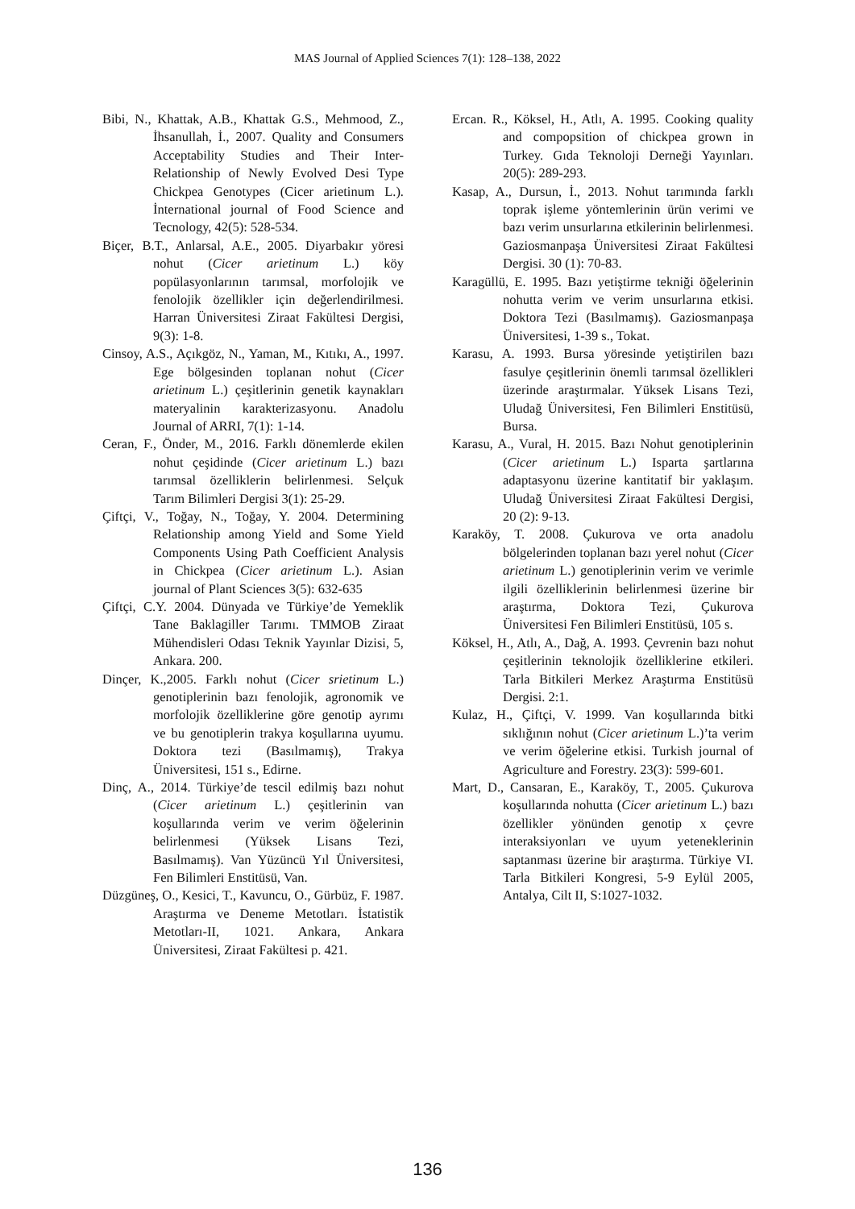MAS Journal of Applied Sciences 7(1): 128–138, 2022
Bibi, N., Khattak, A.B., Khattak G.S., Mehmood, Z., İhsanullah, İ., 2007. Quality and Consumers Acceptability Studies and Their Inter-Relationship of Newly Evolved Desi Type Chickpea Genotypes (Cicer arietinum L.). İnternational journal of Food Science and Tecnology, 42(5): 528-534.
Biçer, B.T., Anlarsal, A.E., 2005. Diyarbakır yöresi nohut (Cicer arietinum L.) köy popülasyonlarının tarımsal, morfolojik ve fenolojik özellikler için değerlendirilmesi. Harran Üniversitesi Ziraat Fakültesi Dergisi, 9(3): 1-8.
Cinsoy, A.S., Açıkgöz, N., Yaman, M., Kıtıkı, A., 1997. Ege bölgesinden toplanan nohut (Cicer arietinum L.) çeşitlerinin genetik kaynakları materyalinin karakterizasyonu. Anadolu Journal of ARRI, 7(1): 1-14.
Ceran, F., Önder, M., 2016. Farklı dönemlerde ekilen nohut çeşidinde (Cicer arietinum L.) bazı tarımsal özelliklerin belirlenmesi. Selçuk Tarım Bilimleri Dergisi 3(1): 25-29.
Çiftçi, V., Toğay, N., Toğay, Y. 2004. Determining Relationship among Yield and Some Yield Components Using Path Coefficient Analysis in Chickpea (Cicer arietinum L.). Asian journal of Plant Sciences 3(5): 632-635
Çiftçi, C.Y. 2004. Dünyada ve Türkiye’de Yemeklik Tane Baklagiller Tarımı. TMMOB Ziraat Mühendisleri Odası Teknik Yayınlar Dizisi, 5, Ankara. 200.
Dinçer, K.,2005. Farklı nohut (Cicer srietinum L.) genotiplerinin bazı fenolojik, agronomik ve morfolojik özelliklerine göre genotip ayrımı ve bu genotiplerin trakya koşullarına uyumu. Doktora tezi (Basılmamış), Trakya Üniversitesi, 151 s., Edirne.
Dinç, A., 2014. Türkiye’de tescil edilmiş bazı nohut (Cicer arietinum L.) çeşitlerinin van koşullarında verim ve verim öğelerinin belirlenmesi (Yüksek Lisans Tezi, Basılmamış). Van Yüzüncü Yıl Üniversitesi, Fen Bilimleri Enstitüsü, Van.
Düzgüneş, O., Kesici, T., Kavuncu, O., Gürbüz, F. 1987. Araştırma ve Deneme Metotları. İstatistik Metotları-II, 1021. Ankara, Ankara Üniversitesi, Ziraat Fakültesi p. 421.
Ercan. R., Köksel, H., Atlı, A. 1995. Cooking quality and compopsition of chickpea grown in Turkey. Gıda Teknoloji Derneği Yayınları. 20(5): 289-293.
Kasap, A., Dursun, İ., 2013. Nohut tarımında farklı toprak işleme yöntemlerinin ürün verimi ve bazı verim unsurlarına etkilerinin belirlenmesi. Gaziosmanpaşa Üniversitesi Ziraat Fakültesi Dergisi. 30 (1): 70-83.
Karagüllü, E. 1995. Bazı yetiştirme tekniği öğelerinin nohutta verim ve verim unsurlarına etkisi. Doktora Tezi (Basılmamış). Gaziosmanpaşa Üniversitesi, 1-39 s., Tokat.
Karasu, A. 1993. Bursa yöresinde yetiştirilen bazı fasulye çeşitlerinin önemli tarımsal özellikleri üzerinde araştırmalar. Yüksek Lisans Tezi, Uludağ Üniversitesi, Fen Bilimleri Enstitüsü, Bursa.
Karasu, A., Vural, H. 2015. Bazı Nohut genotiplerinin (Cicer arietinum L.) Isparta şartlarına adaptasyonu üzerine kantitatif bir yaklaşım. Uludağ Üniversitesi Ziraat Fakültesi Dergisi, 20 (2): 9-13.
Karaköy, T. 2008. Çukurova ve orta anadolu bölgelerinden toplanan bazı yerel nohut (Cicer arietinum L.) genotiplerinin verim ve verimle ilgili özelliklerinin belirlenmesi üzerine bir araştırma, Doktora Tezi, Çukurova Üniversitesi Fen Bilimleri Enstitüsü, 105 s.
Köksel, H., Atlı, A., Dağ, A. 1993. Çevrenin bazı nohut çeşitlerinin teknolojik özelliklerine etkileri. Tarla Bitkileri Merkez Araştırma Enstitüsü Dergisi. 2:1.
Kulaz, H., Çiftçi, V. 1999. Van koşullarında bitki sıklığının nohut (Cicer arietinum L.)’ta verim ve verim öğelerine etkisi. Turkish journal of Agriculture and Forestry. 23(3): 599-601.
Mart, D., Cansaran, E., Karaköy, T., 2005. Çukurova koşullarında nohutta (Cicer arietinum L.) bazı özellikler yönünden genotip x çevre interaksiyonları ve uyum yeteneklerinin saptanması üzerine bir araştırma. Türkiye VI. Tarla Bitkileri Kongresi, 5-9 Eylül 2005, Antalya, Cilt II, S:1027-1032.
136